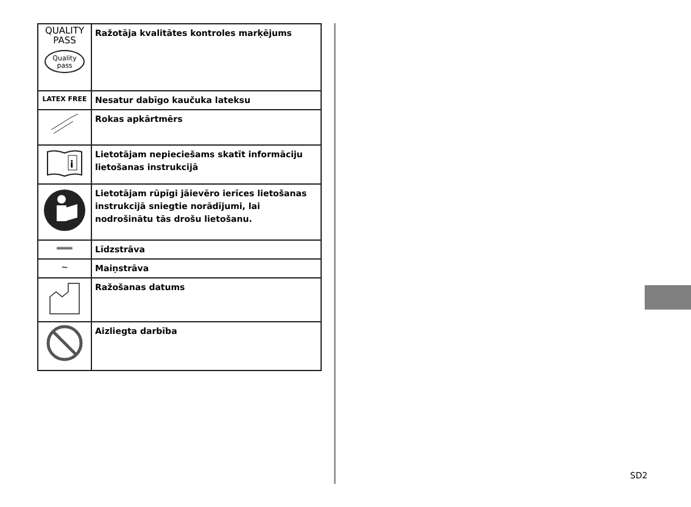| QUALITY PASS Quality pass | Ražotāja kvalitātes kontroles marķējums |
| LATEX FREE | Nesatur dabīgo kaučuka lateksu |
| | Rokas apkārtmērs |
| i | Lietotājam nepieciešams skatīt informāciju lietošanas instrukcijā |
| | Lietotājam rūpīgi jāievēro ierīces lietošanas instrukcijā sniegtie norādījumi, lai nodrošinātu tās drošu lietošanu. |
| ═══ | Līdzstrāva |
| ∼ | Maiņstrāva |
| | Ražošanas datums |
| | Aizliegta darbība |
SD2